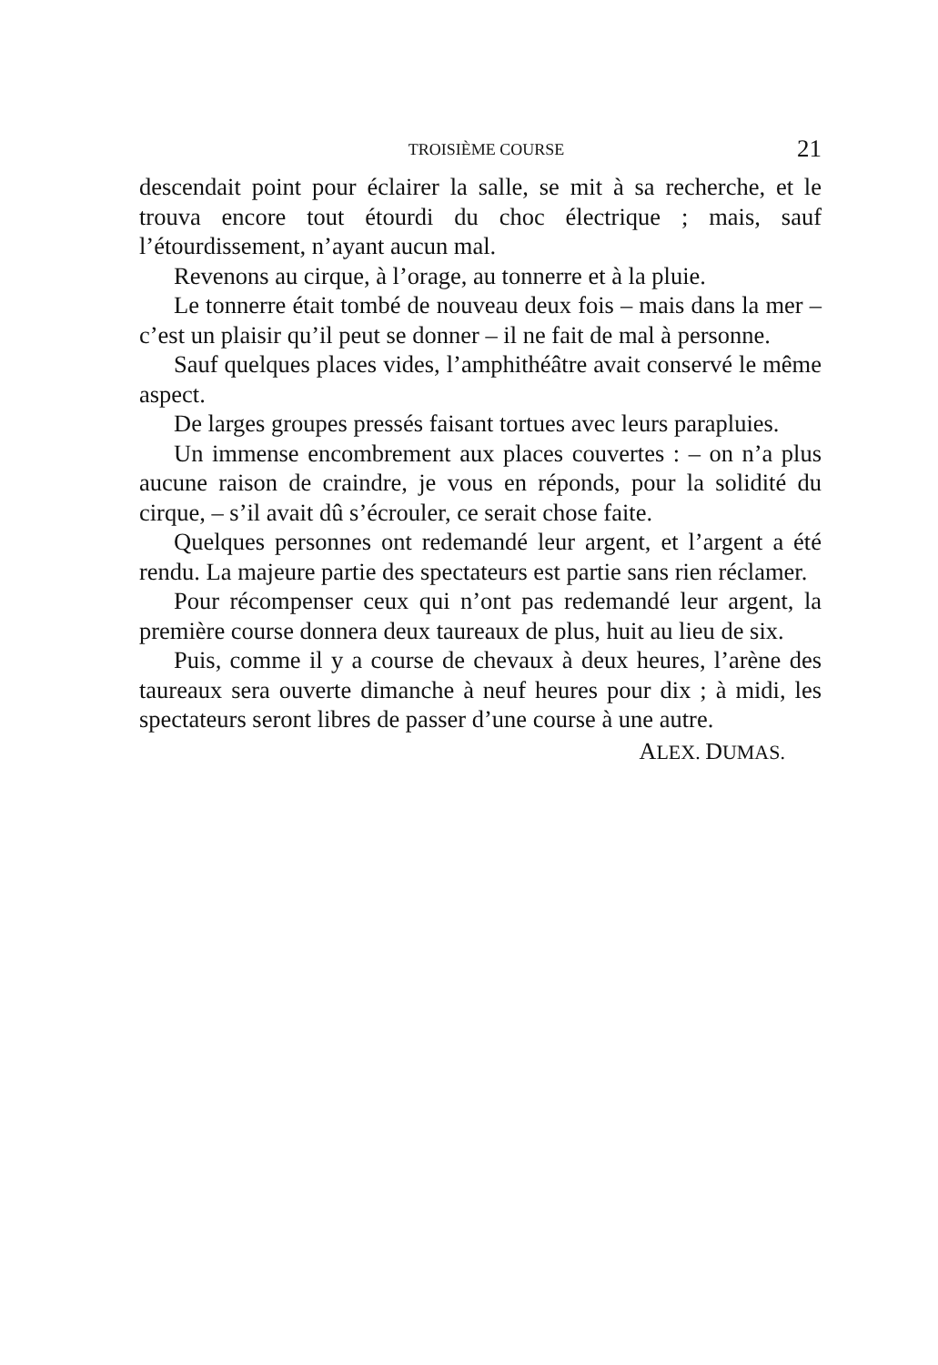TROISIÈME COURSE 21
descendait point pour éclairer la salle, se mit à sa recherche, et le trouva encore tout étourdi du choc électrique ; mais, sauf l’étourdissement, n’ayant aucun mal.
Revenons au cirque, à l’orage, au tonnerre et à la pluie.
Le tonnerre était tombé de nouveau deux fois – mais dans la mer – c’est un plaisir qu’il peut se donner – il ne fait de mal à personne.
Sauf quelques places vides, l’amphithéâtre avait conservé le même aspect.
De larges groupes pressés faisant tortues avec leurs parapluies.
Un immense encombrement aux places couvertes : – on n’a plus aucune raison de craindre, je vous en réponds, pour la solidité du cirque, – s’il avait dû s’écrouler, ce serait chose faite.
Quelques personnes ont redemandé leur argent, et l’argent a été rendu. La majeure partie des spectateurs est partie sans rien réclamer.
Pour récompenser ceux qui n’ont pas redemandé leur argent, la première course donnera deux taureaux de plus, huit au lieu de six.
Puis, comme il y a course de chevaux à deux heures, l’arène des taureaux sera ouverte dimanche à neuf heures pour dix ; à midi, les spectateurs seront libres de passer d’une course à une autre.
ALEX. DUMAS.